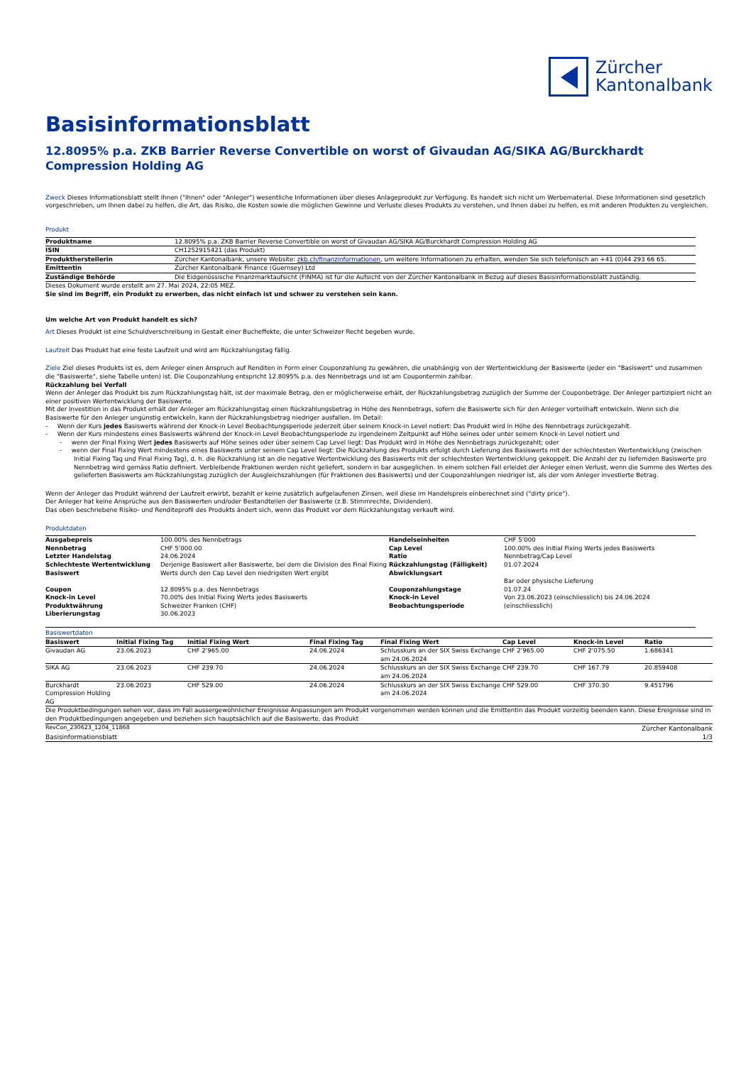Zürcher
Kantonalbank
Basisinformationsblatt
12.8095% p.a. ZKB Barrier Reverse Convertible on worst of Givaudan AG/SIKA AG/Burckhardt Compression Holding AG
Zweck Dieses Informationsblatt stellt Ihnen ("Ihnen" oder "Anleger") wesentliche Informationen über dieses Anlageprodukt zur Verfügung. Es handelt sich nicht um Werbematerial. Diese Informationen sind gesetzlich vorgeschrieben, um Ihnen dabei zu helfen, die Art, das Risiko, die Kosten sowie die möglichen Gewinne und Verluste dieses Produkts zu verstehen, und Ihnen dabei zu helfen, es mit anderen Produkten zu vergleichen.
Produkt
| Produktname | 12.8095% p.a. ZKB Barrier Reverse Convertible on worst of Givaudan AG/SIKA AG/Burckhardt Compression Holding AG |
| ISIN | CH1252915421 (das Produkt) |
| Produktherstellerin | Zürcher Kantonalbank, unsere Website: zkb.ch/finanzinformationen , um weitere Informationen zu erhalten, wenden Sie sich telefonisch an +41 (0)44 293 66 65. |
| Emittentin | Zürcher Kantonalbank Finance (Guernsey) Ltd |
| Zuständige Behörde | Die Eidgenössische Finanzmarktaufsicht (FINMA) ist für die Aufsicht von der Zürcher Kantonalbank in Bezug auf dieses Basisinformationsblatt zuständig. |
Dieses Dokument wurde erstellt am 27. Mai 2024, 22:05 MEZ.
Sie sind im Begriff, ein Produkt zu erwerben, das nicht einfach ist und schwer zu verstehen sein kann.
Um welche Art von Produkt handelt es sich?
Art Dieses Produkt ist eine Schuldverschreibung in Gestalt einer Bucheffekte, die unter Schweizer Recht begeben wurde.
Laufzeit Das Produkt hat eine feste Laufzeit und wird am Rückzahlungstag fällig.
Ziele Ziel dieses Produkts ist es, dem Anleger einen Anspruch auf Renditen in Form einer Couponzahlung zu gewähren, die unabhängig von der Wertentwicklung der Basiswerte (jeder ein "Basiswert" und zusammen die "Basiswerte", siehe Tabelle unten) ist. Die Couponzahlung entspricht 12.8095% p.a. des Nennbetrags und ist am Coupontermin zahlbar.
Rückzahlung bei Verfall
Wenn der Anleger das Produkt bis zum Rückzahlungstag hält, ist der maximale Betrag, den er möglicherweise erhält, der Rückzahlungsbetrag zuzüglich der Summe der Couponbeträge. Der Anleger partizipiert nicht an einer positiven Wertentwicklung der Basiswerte.
Mit der Investition in das Produkt erhält der Anleger am Rückzahlungstag einen Rückzahlungsbetrag in Höhe des Nennbetrags, sofern die Basiswerte sich für den Anleger vorteilhaft entwickeln. Wenn sich die Basiswerte für den Anleger ungünstig entwickeln, kann der Rückzahlungsbetrag niedriger ausfallen. Im Detail:
- Wenn der Kurs jedes Basiswerts während der Knock-in Level Beobachtungsperiode jederzeit über seinem Knock-in Level notiert: Das Produkt wird in Höhe des Nennbetrags zurückgezahlt.
- Wenn der Kurs mindestens eines Basiswerts während der Knock-in Level Beobachtungsperiode zu irgendeinem Zeitpunkt auf Höhe seines oder unter seinem Knock-in Level notiert und
- wenn der Final Fixing Wert jedes Basiswerts auf Höhe seines oder über seinem Cap Level liegt: Das Produkt wird in Höhe des Nennbetrags zurückgezahlt; oder
- wenn der Final Fixing Wert mindestens eines Basiswerts unter seinem Cap Level liegt: Die Rückzahlung des Produkts erfolgt durch Lieferung des Basiswerts mit der schlechtesten Wertentwicklung (zwischen Initial Fixing Tag und Final Fixing Tag), d. h. die Rückzahlung ist an die negative Wertentwicklung des Basiswerts mit der schlechtesten Wertentwicklung gekoppelt. Die Anzahl der zu liefernden Basiswerte pro Nennbetrag wird gemäss Ratio definiert. Verbleibende Fraktionen werden nicht geliefert, sondern in bar ausgeglichen. In einem solchen Fall erleidet der Anleger einen Verlust, wenn die Summe des Wertes des gelieferten Basiswerts am Rückzahlungstag zuzüglich der Ausgleichszahlungen (für Fraktionen des Basiswerts) und der Couponzahlungen niedriger ist, als der vom Anleger investierte Betrag.
Wenn der Anleger das Produkt während der Laufzeit erwirbt, bezahlt er keine zusätzlich aufgelaufenen Zinsen, weil diese im Handelspreis einberechnet sind ("dirty price").
Der Anleger hat keine Ansprüche aus den Basiswerten und/oder Bestandteilen der Basiswerte (z.B. Stimmrechte, Dividenden).
Das oben beschriebene Risiko- und Renditeprofil des Produkts ändert sich, wenn das Produkt vor dem Rückzahlungstag verkauft wird.
Produktdaten
| Ausgabepreis | 100.00% des Nennbetrags | Handelseinheiten | CHF 5’000 |
| Nennbetrag | CHF 5’000.00 | Cap Level | 100.00% des Initial Fixing Werts jedes Basiswerts |
| Letzter Handelstag | 24.06.2024 | Ratio | Nennbetrag/Cap Level |
| Schlechteste Wertentwicklung Basiswert | Derjenige Basiswert aller Basiswerte, bei dem die Division des Final Fixing Werts durch den Cap Level den niedrigsten Wert ergibt | Rückzahlungstag (Fälligkeit) Abwicklungsart | 01.07.2024 Bar oder physische Lieferung |
| Coupon | 12.8095% p.a. des Nennbetrags | Couponzahlungstage | 01.07.24 |
| Knock-in Level | 70.00% des Initial Fixing Werts jedes Basiswerts | Knock-in Level Beobachtungsperiode | Von 23.06.2023 (einschliesslich) bis 24.06.2024 (einschliesslich) |
| Produktwährung | Schweizer Franken (CHF) | | |
| Liberierungstag | 30.06.2023 | | |
Basiswertdaten
| Basiswert | Initial Fixing Tag | Initial Fixing Wert | Final Fixing Tag | Final Fixing Wert | Cap Level | Knock-in Level | Ratio |
| --- | --- | --- | --- | --- | --- | --- | --- |
| Givaudan AG | 23.06.2023 | CHF 2’965.00 | 24.06.2024 | Schlusskurs an der SIX Swiss Exchange am 24.06.2024 | CHF 2’965.00 | CHF 2’075.50 | 1.686341 |
| SIKA AG | 23.06.2023 | CHF 239.70 | 24.06.2024 | Schlusskurs an der SIX Swiss Exchange am 24.06.2024 | CHF 239.70 | CHF 167.79 | 20.859408 |
| Burckhardt Compression Holding AG | 23.06.2023 | CHF 529.00 | 24.06.2024 | Schlusskurs an der SIX Swiss Exchange am 24.06.2024 | CHF 529.00 | CHF 370.30 | 9.451796 |
Die Produktbedingungen sehen vor, dass im Fall aussergewöhnlicher Ereignisse Anpassungen am Produkt vorgenommen werden können und die Emittentin das Produkt vorzeitig beenden kann. Diese Ereignisse sind in den Produktbedingungen angegeben und beziehen sich hauptsächlich auf die Basiswerte, das Produkt
RevCon_230623_1204_11868 Zürcher Kantonalbank
Basisinformationsblatt 1/3